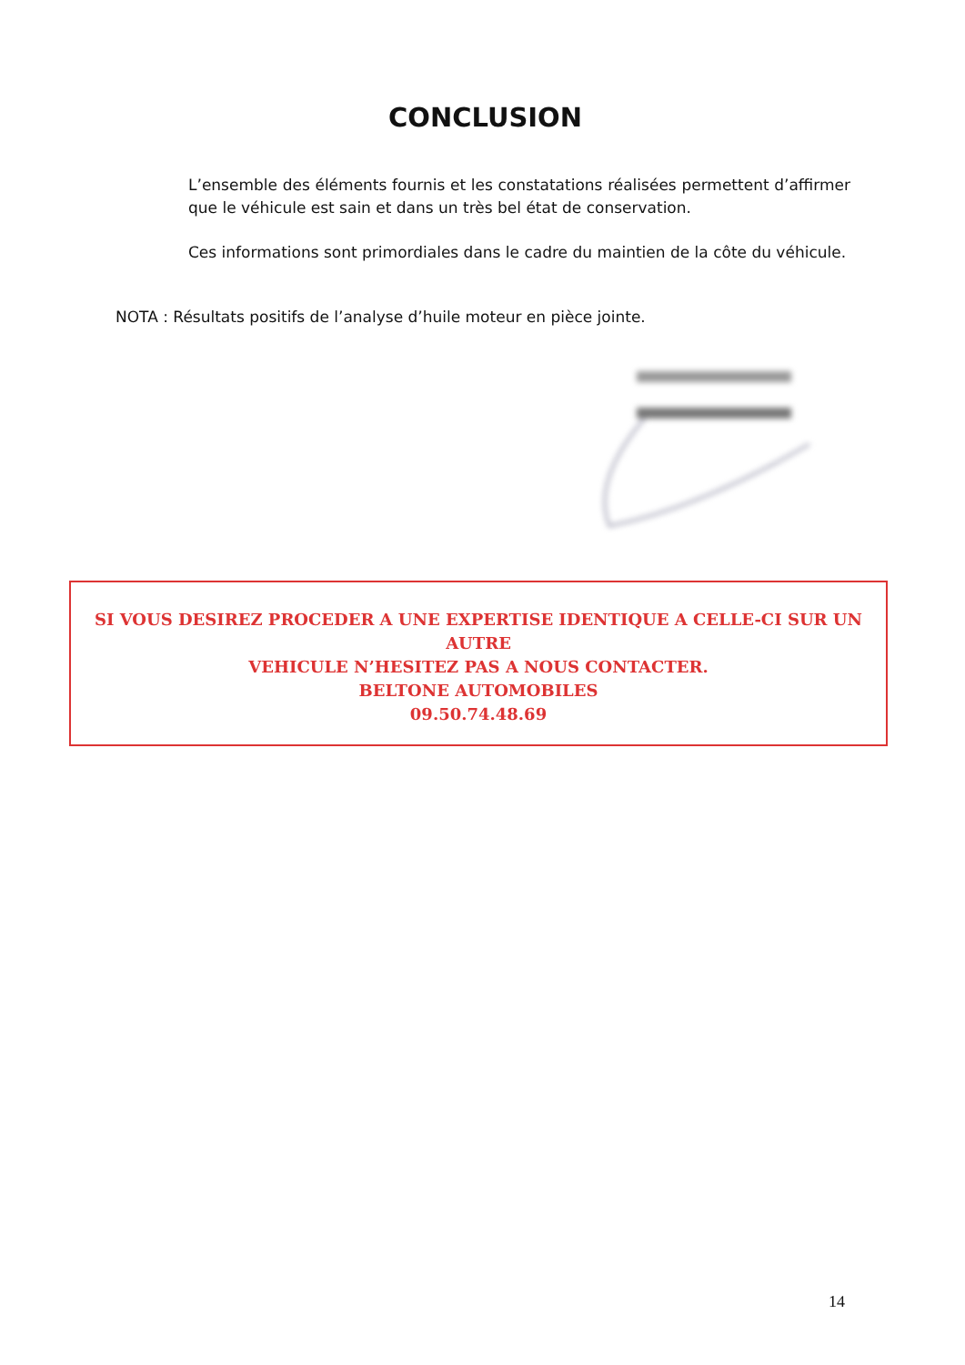CONCLUSION
L’ensemble des éléments fournis et les constatations réalisées permettent d’affirmer que le véhicule est sain et dans un très bel état de conservation.
Ces informations sont primordiales dans le cadre du maintien de la côte du véhicule.
NOTA : Résultats positifs de l’analyse d’huile moteur en pièce jointe.
SI VOUS DESIREZ PROCEDER A UNE EXPERTISE IDENTIQUE A CELLE-CI SUR UN AUTRE
VEHICULE N’HESITEZ PAS A NOUS CONTACTER.
BELTONE AUTOMOBILES
09.50.74.48.69
14